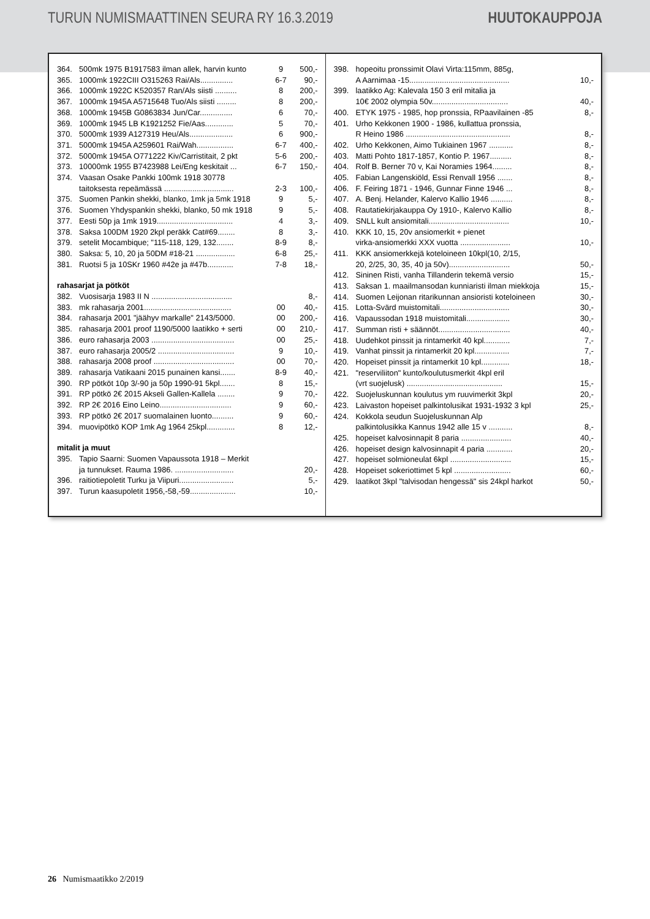TURUN NUMISMAATTINEN SEURA RY 16.3.2019 HUUTOKAUPPOJA
| 364. | 500mk 1975 B1917583 ilman allek, harvin kunto | 9 | 500,- |
| 365. | 1000mk 1922CIII O315263 Rai/Als............... | 6-7 | 90,- |
| 366. | 1000mk 1922C K520357 Ran/Als siisti .......... | 8 | 200,- |
| 367. | 1000mk 1945A A5715648 Tuo/Als siisti ......... | 8 | 200,- |
| 368. | 1000mk 1945B G0863834 Jun/Car............... | 6 | 70,- |
| 369. | 1000mk 1945 LB K1921252 Fie/Aas............. | 5 | 70,- |
| 370. | 5000mk 1939 A127319 Heu/Als.................... | 6 | 900,- |
| 371. | 5000mk 1945A A259601 Rai/Wah................. | 6-7 | 400,- |
| 372. | 5000mk 1945A O771222 Kiv/Carristitait, 2 pkt | 5-6 | 200,- |
| 373. | 10000mk 1955 B7423988 Lei/Eng keskitait ... | 6-7 | 150,- |
| 374. | Vaasan Osake Pankki 100mk 1918 30778 taitoksesta repeämässä ................................ | 2-3 | 100,- |
| 375. | Suomen Pankin shekki, blanko, 1mk ja 5mk 1918 | 9 | 5,- |
| 376. | Suomen Yhdyspankin shekki, blanko, 50 mk 1918 | 9 | 5,- |
| 377. | Eesti 50p ja 1mk 1919................................... | 4 | 3,- |
| 378. | Saksa 100DM 1920 2kpl peräkk Cat#69........ | 8 | 3,- |
| 379. | setelit Mocambique; "115-118, 129, 132........ | 8-9 | 8,- |
| 380. | Saksa: 5, 10, 20 ja 50DM #18-21 .................. | 6-8 | 25,- |
| 381. | Ruotsi 5 ja 10SKr 1960 #42e ja #47b............ | 7-8 | 18,- |
| rahasarjat ja pötköt | | | |
| 382. | Vuosisarja 1983 II N ..................................... | | 8,- |
| 383. | mk rahasarja 2001........................................ | 00 | 40,- |
| 384. | rahasarja 2001 "jäähyv markalle" 2143/5000. | 00 | 200,- |
| 385. | rahasarja 2001 proof 1190/5000 laatikko + serti | 00 | 210,- |
| 386. | euro rahasarja 2003 ...................................... | 00 | 25,- |
| 387. | euro rahasarja 2005/2 ................................... | 9 | 10,- |
| 388. | rahasarja 2008 proof ..................................... | 00 | 70,- |
| 389. | rahasarja Vatikaani 2015 punainen kansi....... | 8-9 | 40,- |
| 390. | RP pötköt 10p 3/-90 ja 50p 1990-91 5kpl....... | 8 | 15,- |
| 391. | RP pötkö 2€ 2015 Akseli Gallen-Kallela ........ | 9 | 70,- |
| 392. | RP 2€ 2016 Eino Leino................................. | 9 | 60,- |
| 393. | RP pötkö 2€ 2017 suomalainen luonto.......... | 9 | 60,- |
| 394. | muovipötkö KOP 1mk Ag 1964 25kpl............. | 8 | 12,- |
| mitalit ja muut | | | |
| 395. | Tapio Saarni: Suomen Vapaussota 1918 – Merkit ja tunnukset. Rauma 1986. ........................... | | 20,- |
| 396. | raitiotiepoletit Turku ja Viipuri......................... | | 5,- |
| 397. | Turun kaasupoletit 1956,-58,-59..................... | | 10,- |
| 398. | hopeoitu pronssimit Olavi Virta:115mm, 885g, A Aarnimaa -15.............................................. | 10,- |
| 399. | laatikko Ag: Kalevala 150 3 eril mitalia ja 10€ 2002 olympia 50v................................... | 40,- |
| 400. | ETYK 1975 - 1985, hop pronssia, RPaavilainen -85 | 8,- |
| 401. | Urho Kekkonen 1900 - 1986, kullattua pronssia, R Heino 1986 ................................................ | 8,- |
| 402. | Urho Kekkonen, Aimo Tukiainen 1967 ........... | 8,- |
| 403. | Matti Pohto 1817-1857, Kontio P. 1967.......... | 8,- |
| 404. | Rolf B. Berner 70 v, Kai Noramies 1964......... | 8,- |
| 405. | Fabian Langenskiöld, Essi Renvall 1956 ....... | 8,- |
| 406. | F. Feiring 1871 - 1946, Gunnar Finne 1946 ... | 8,- |
| 407. | A. Benj. Helander, Kalervo Kallio 1946 .......... | 8,- |
| 408. | Rautatiekirjakauppa Oy 1910-, Kalervo Kallio | 8,- |
| 409. | SNLL kult ansiomitali..................................... | 10,- |
| 410. | KKK 10, 15, 20v ansiomerkit + pienet virka-ansiomerkki XXX vuotta ....................... | 10,- |
| 411. | KKK ansiomerkkejä koteloineen 10kpl(10, 2/15, 20, 2/25, 30, 35, 40 ja 50v)............................ | 50,- |
| 412. | Sininen Risti, vanha Tillanderin tekemä versio | 15,- |
| 413. | Saksan 1. maailmansodan kunniaristi ilman miekkoja | 15,- |
| 414. | Suomen Leijonan ritarikunnan ansioristi koteloineen | 30,- |
| 415. | Lotta-Svärd muistomitali................................ | 30,- |
| 416. | Vapaussodan 1918 muistomitali.................... | 30,- |
| 417. | Summan risti + säännöt................................. | 40,- |
| 418. | Uudehkot pinssit ja rintamerkit 40 kpl............ | 7,- |
| 419. | Vanhat pinssit ja rintamerkit 20 kpl................ | 7,- |
| 420. | Hopeiset pinssit ja rintamerkit 10 kpl............. | 18,- |
| 421. | "reserviliiton" kunto/koulutusmerkit 4kpl eril (vrt suojelusk) ............................................ | 15,- |
| 422. | Suojeluskunnan koulutus ym ruuvimerkit 3kpl | 20,- |
| 423. | Laivaston hopeiset palkintolusikat 1931-1932 3 kpl | 25,- |
| 424. | Kokkola seudun Suojeluskunnan Alp palkintolusikka Kannus 1942 alle 15 v ........... | 8,- |
| 425. | hopeiset kalvosinnapit 8 paria ....................... | 40,- |
| 426. | hopeiset design kalvosinnapit 4 paria ............ | 20,- |
| 427. | hopeiset solmioneulat 6kpl ............................ | 15,- |
| 428. | Hopeiset sokeriottimet 5 kpl .......................... | 60,- |
| 429. | laatikot 3kpl "talvisodan hengessä" sis 24kpl harkot | 50,- |
26 Numismaatikko 2/2019